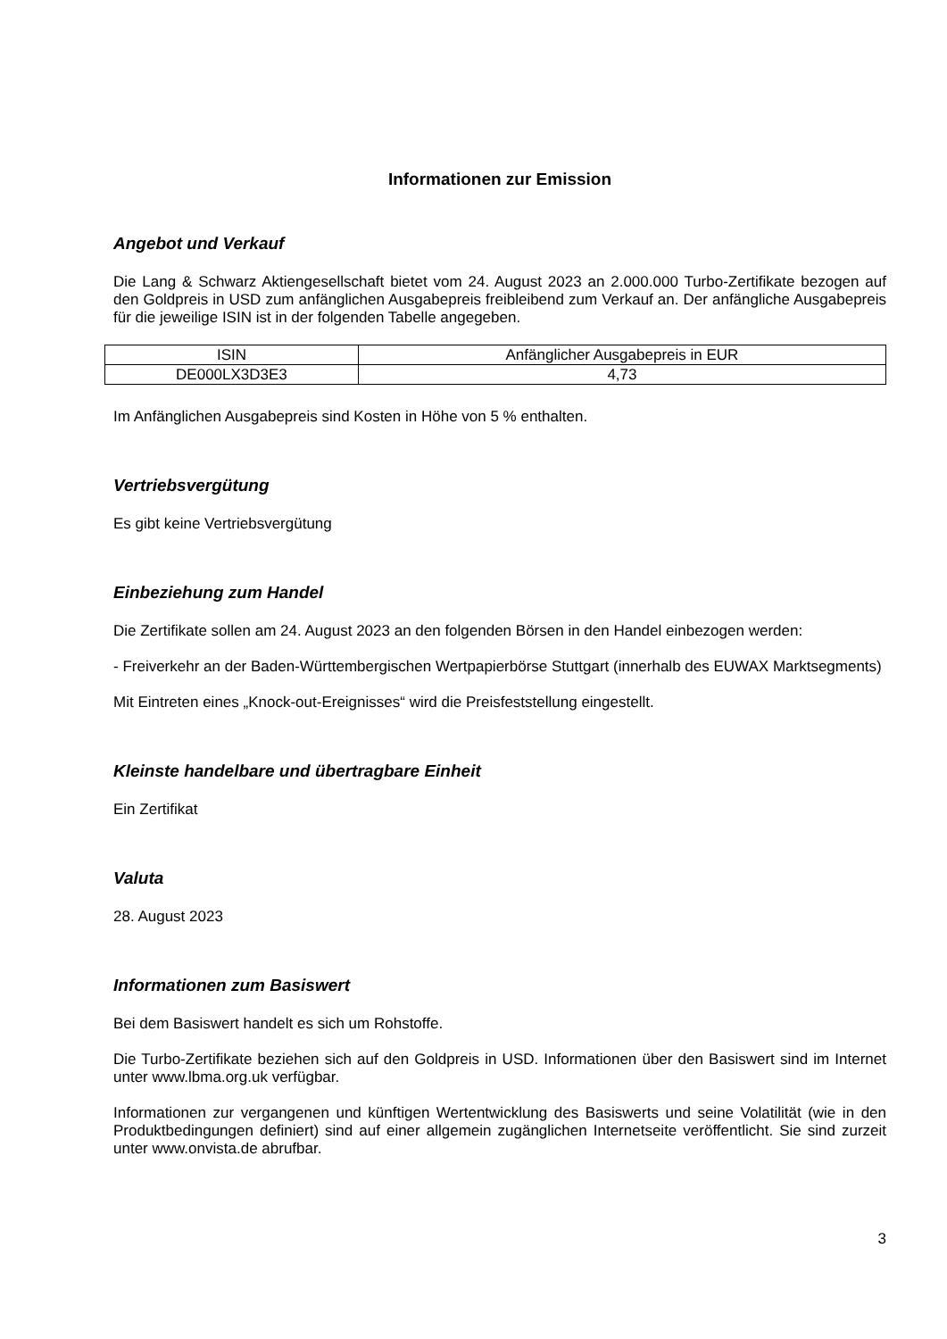Informationen zur Emission
Angebot und Verkauf
Die Lang & Schwarz Aktiengesellschaft bietet vom 24. August 2023 an 2.000.000 Turbo-Zertifikate bezogen auf den Goldpreis in USD zum anfänglichen Ausgabepreis freibleibend zum Verkauf an. Der anfängliche Ausgabepreis für die jeweilige ISIN ist in der folgenden Tabelle angegeben.
| ISIN | Anfänglicher Ausgabepreis in EUR |
| DE000LX3D3E3 | 4,73 |
Im Anfänglichen Ausgabepreis sind Kosten in Höhe von 5 % enthalten.
Vertriebsvergütung
Es gibt keine Vertriebsvergütung
Einbeziehung zum Handel
Die Zertifikate sollen am 24. August 2023 an den folgenden Börsen in den Handel einbezogen werden:
- Freiverkehr an der Baden-Württembergischen Wertpapierbörse Stuttgart (innerhalb des EUWAX Marktsegments)
Mit Eintreten eines „Knock-out-Ereignisses“ wird die Preisfeststellung eingestellt.
Kleinste handelbare und übertragbare Einheit
Ein Zertifikat
Valuta
28. August 2023
Informationen zum Basiswert
Bei dem Basiswert handelt es sich um Rohstoffe.
Die Turbo-Zertifikate beziehen sich auf den Goldpreis in USD. Informationen über den Basiswert sind im Internet unter www.lbma.org.uk verfügbar.
Informationen zur vergangenen und künftigen Wertentwicklung des Basiswerts und seine Volatilität (wie in den Produktbedingungen definiert) sind auf einer allgemein zugänglichen Internetseite veröffentlicht. Sie sind zurzeit unter www.onvista.de abrufbar.
3